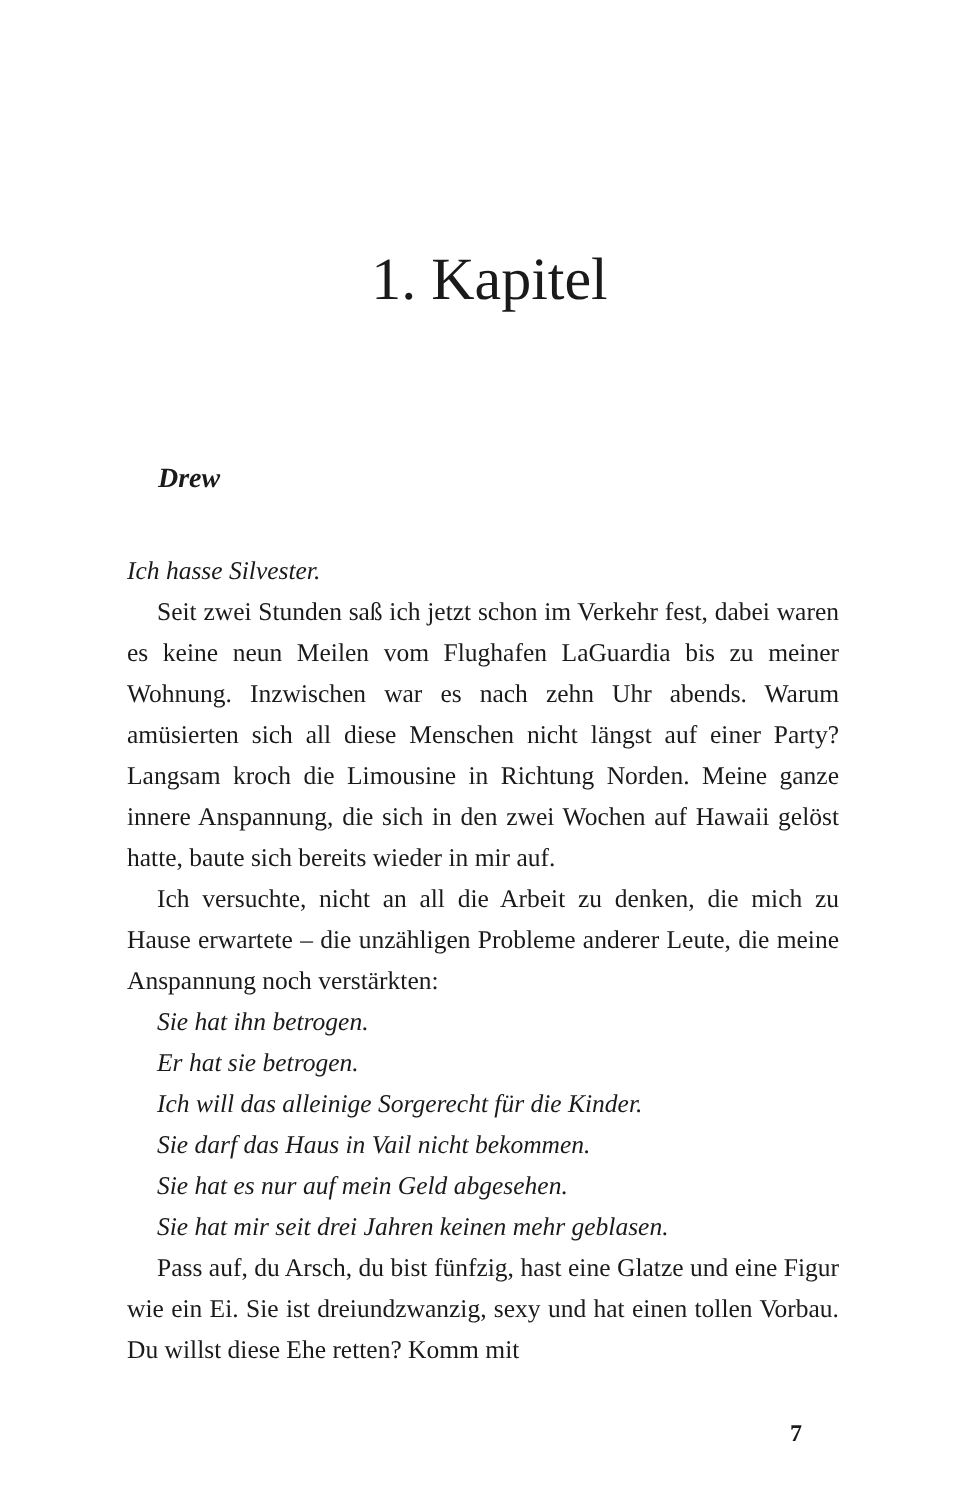1. Kapitel
Drew
Ich hasse Silvester.
Seit zwei Stunden saß ich jetzt schon im Verkehr fest, dabei waren es keine neun Meilen vom Flughafen LaGuardia bis zu meiner Wohnung. Inzwischen war es nach zehn Uhr abends. Warum amüsierten sich all diese Menschen nicht längst auf einer Party? Langsam kroch die Limousine in Richtung Norden. Meine ganze innere Anspannung, die sich in den zwei Wochen auf Hawaii gelöst hatte, baute sich bereits wieder in mir auf.
Ich versuchte, nicht an all die Arbeit zu denken, die mich zu Hause erwartete – die unzähligen Probleme anderer Leute, die meine Anspannung noch verstärkten:
Sie hat ihn betrogen.
Er hat sie betrogen.
Ich will das alleinige Sorgerecht für die Kinder.
Sie darf das Haus in Vail nicht bekommen.
Sie hat es nur auf mein Geld abgesehen.
Sie hat mir seit drei Jahren keinen mehr geblasen.
Pass auf, du Arsch, du bist fünfzig, hast eine Glatze und eine Figur wie ein Ei. Sie ist dreiundzwanzig, sexy und hat einen tollen Vorbau. Du willst diese Ehe retten? Komm mit
7